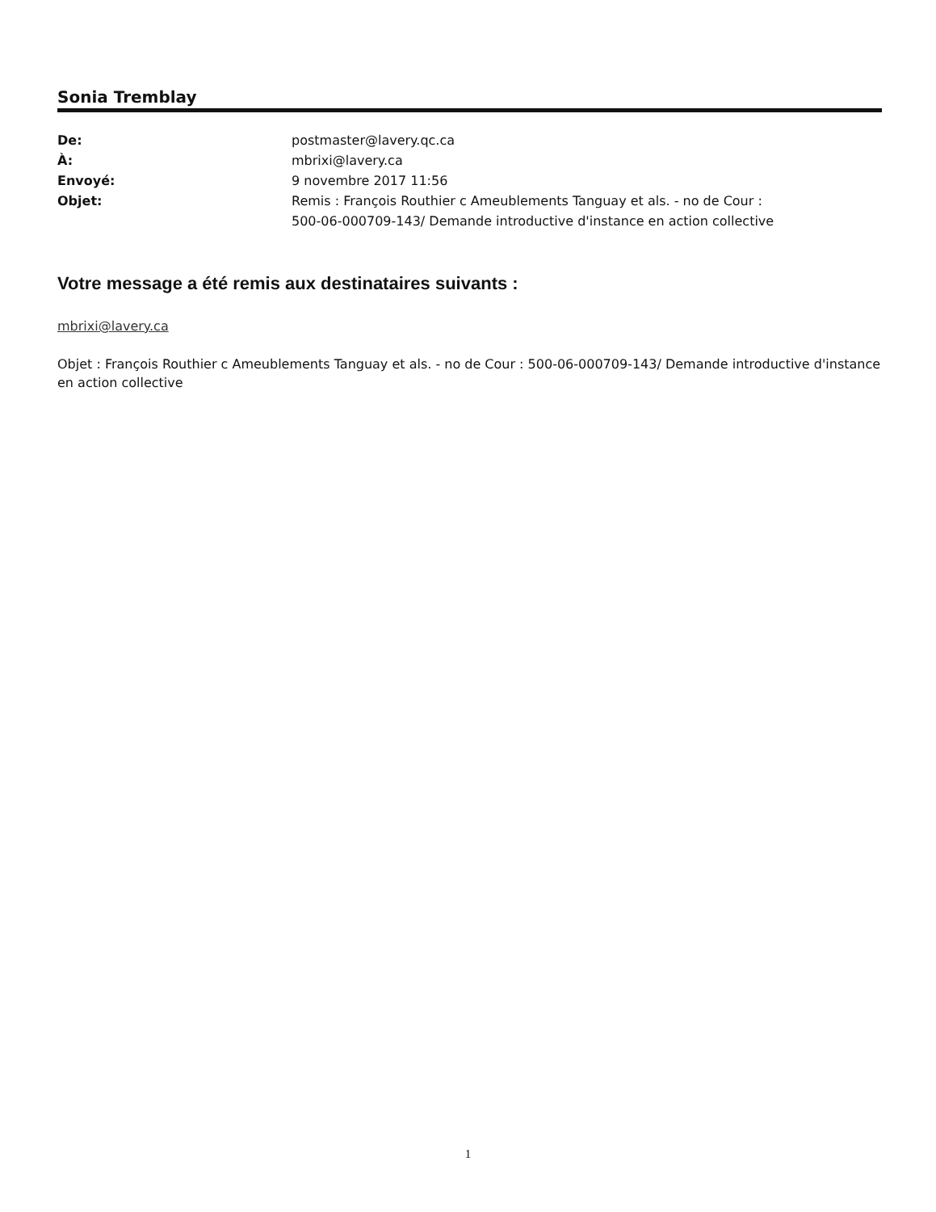Sonia Tremblay
| De: | postmaster@lavery.qc.ca |
| À: | mbrixi@lavery.ca |
| Envoyé: | 9 novembre 2017 11:56 |
| Objet: | Remis : François Routhier c Ameublements Tanguay et als. - no de Cour : 500-06-000709-143/ Demande introductive d'instance en action collective |
Votre message a été remis aux destinataires suivants :
mbrixi@lavery.ca
Objet : François Routhier c Ameublements Tanguay et als. - no de Cour : 500-06-000709-143/ Demande introductive d'instance en action collective
1